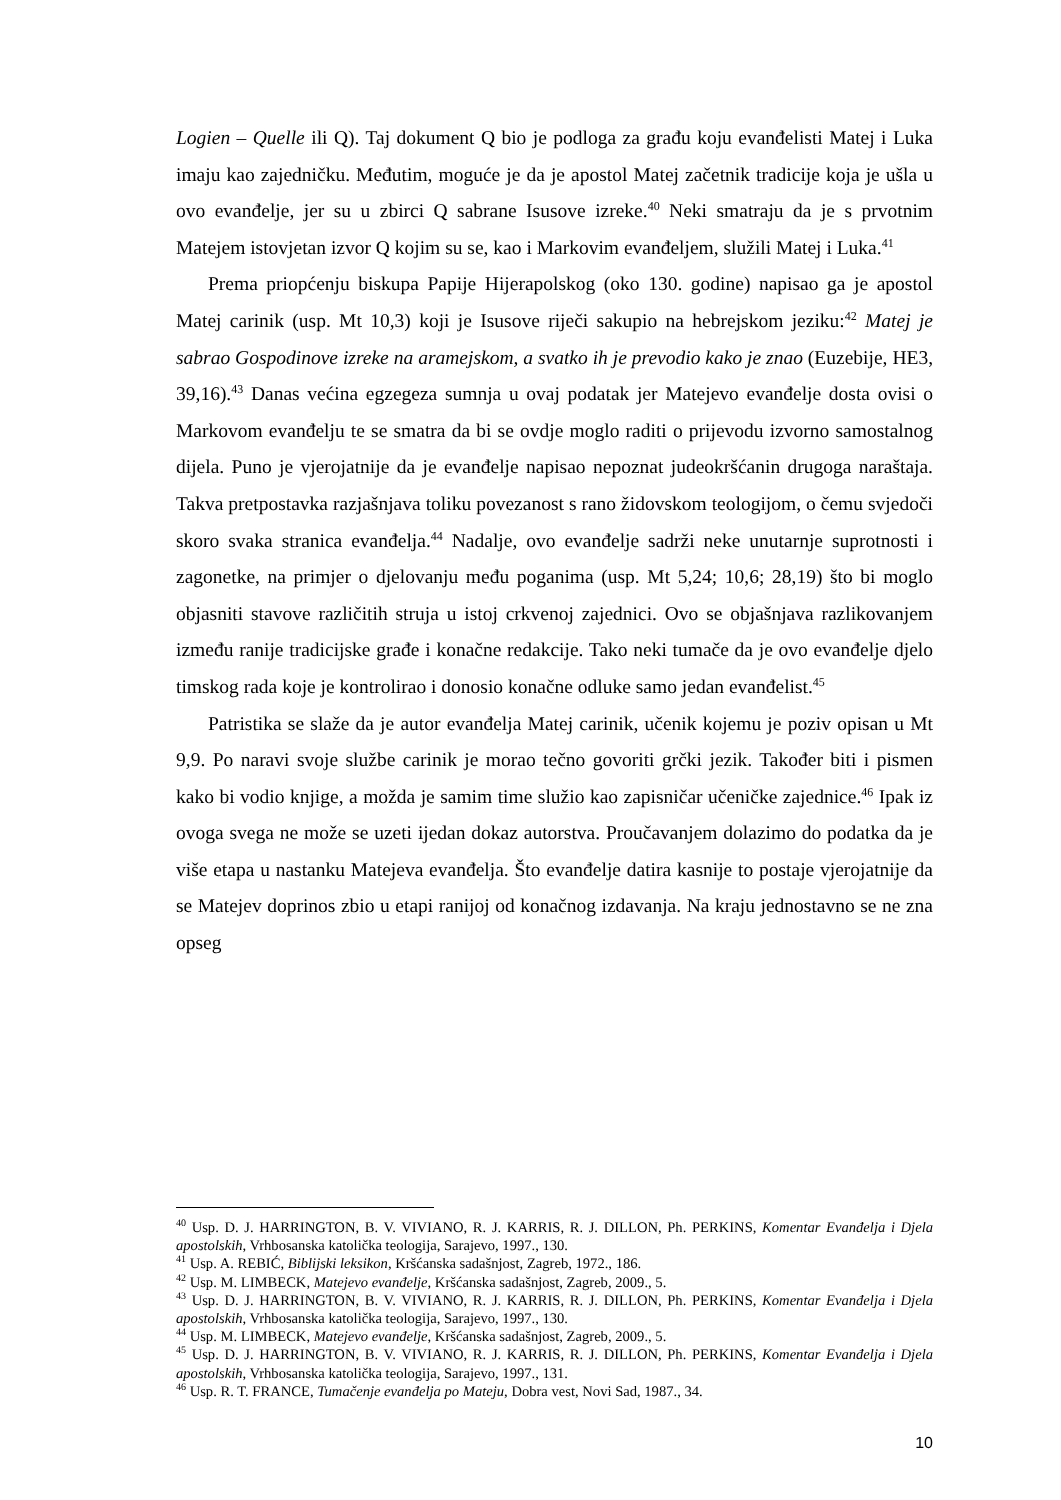Logien – Quelle ili Q). Taj dokument Q bio je podloga za građu koju evanđelisti Matej i Luka imaju kao zajedničku. Međutim, moguće je da je apostol Matej začetnik tradicije koja je ušla u ovo evanđelje, jer su u zbirci Q sabrane Isusove izreke.<sup>40</sup> Neki smatraju da je s prvotnim Matejem istovjetan izvor Q kojim su se, kao i Markovim evanđeljem, služili Matej i Luka.<sup>41</sup>
Prema priopćenju biskupa Papije Hijerapolskog (oko 130. godine) napisao ga je apostol Matej carinik (usp. Mt 10,3) koji je Isusove riječi sakupio na hebrejskom jeziku:<sup>42</sup> Matej je sabrao Gospodinove izreke na aramejskom, a svatko ih je prevodio kako je znao (Euzebije, HE3, 39,16).<sup>43</sup> Danas većina egzegeza sumnja u ovaj podatak jer Matejevo evanđelje dosta ovisi o Markovom evanđelju te se smatra da bi se ovdje moglo raditi o prijevodu izvorno samostalnog dijela. Puno je vjerojatnije da je evanđelje napisao nepoznat judeokršćanin drugoga naraštaja. Takva pretpostavka razjašnjava toliku povezanost s rano židovskom teologijom, o čemu svjedoči skoro svaka stranica evanđelja.<sup>44</sup> Nadalje, ovo evanđelje sadrži neke unutarnje suprotnosti i zagonetke, na primjer o djelovanju među poganima (usp. Mt 5,24; 10,6; 28,19) što bi moglo objasniti stavove različitih struja u istoj crkvenoj zajednici. Ovo se objašnjava razlikovanjem između ranije tradicijske građe i konačne redakcije. Tako neki tumače da je ovo evanđelje djelo timskog rada koje je kontrolirao i donosio konačne odluke samo jedan evanđelist.<sup>45</sup>
Patristika se slaže da je autor evanđelja Matej carinik, učenik kojemu je poziv opisan u Mt 9,9. Po naravi svoje službe carinik je morao tečno govoriti grčki jezik. Također biti i pismen kako bi vodio knjige, a možda je samim time služio kao zapisničar učeničke zajednice.<sup>46</sup> Ipak iz ovoga svega ne može se uzeti ijedan dokaz autorstva. Proučavanjem dolazimo do podatka da je više etapa u nastanku Matejeva evanđelja. Što evanđelje datira kasnije to postaje vjerojatnije da se Matejev doprinos zbio u etapi ranijoj od konačnog izdavanja. Na kraju jednostavno se ne zna opseg
<sup>40</sup> Usp. D. J. HARRINGTON, B. V. VIVIANO, R. J. KARRIS, R. J. DILLON, Ph. PERKINS, Komentar Evanđelja i Djela apostolskih, Vrhbosanska katolička teologija, Sarajevo, 1997., 130.
<sup>41</sup> Usp. A. REBIĆ, Biblijski leksikon, Kršćanska sadašnjost, Zagreb, 1972., 186.
<sup>42</sup> Usp. M. LIMBECK, Matejevo evanđelje, Kršćanska sadašnjost, Zagreb, 2009., 5.
<sup>43</sup> Usp. D. J. HARRINGTON, B. V. VIVIANO, R. J. KARRIS, R. J. DILLON, Ph. PERKINS, Komentar Evanđelja i Djela apostolskih, Vrhbosanska katolička teologija, Sarajevo, 1997., 130.
<sup>44</sup> Usp. M. LIMBECK, Matejevo evanđelje, Kršćanska sadašnjost, Zagreb, 2009., 5.
<sup>45</sup> Usp. D. J. HARRINGTON, B. V. VIVIANO, R. J. KARRIS, R. J. DILLON, Ph. PERKINS, Komentar Evanđelja i Djela apostolskih, Vrhbosanska katolička teologija, Sarajevo, 1997., 131.
<sup>46</sup> Usp. R. T. FRANCE, Tumačenje evanđelja po Mateju, Dobra vest, Novi Sad, 1987., 34.
10